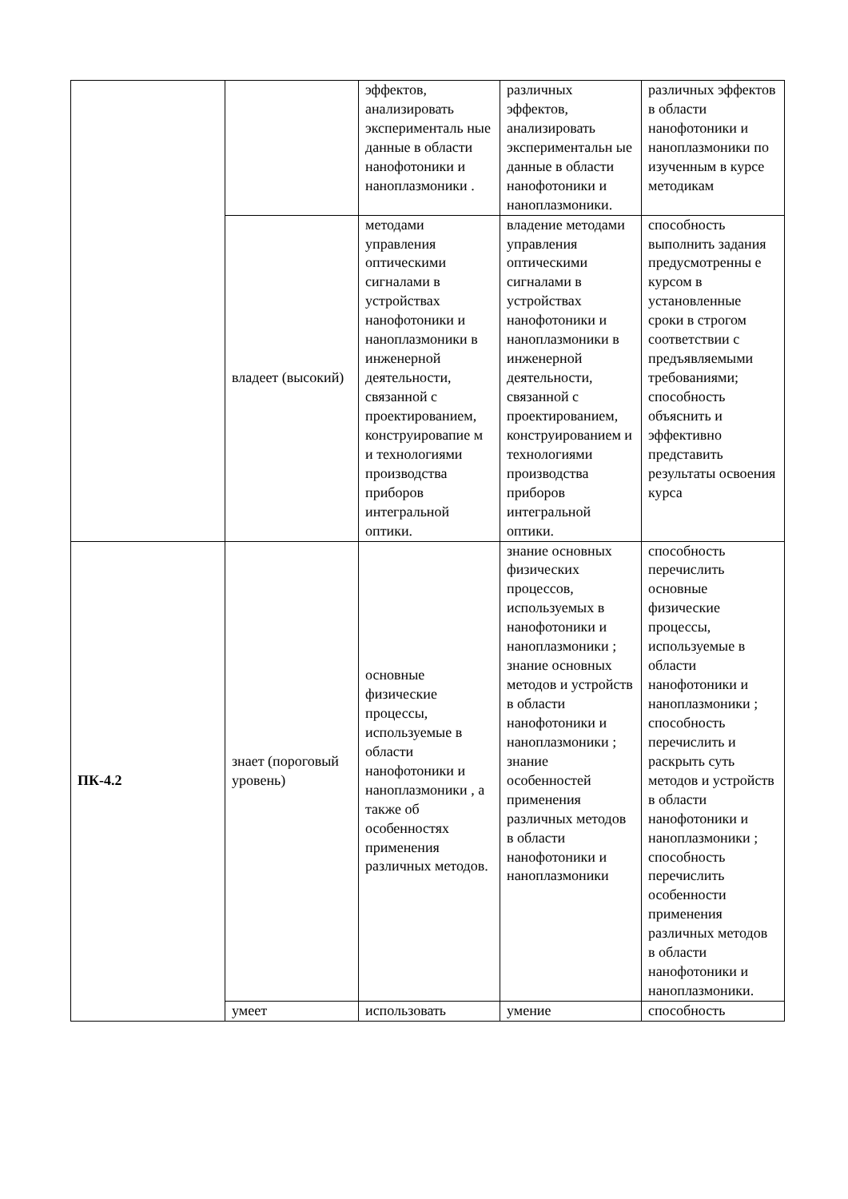| | | эффектов, анализировать эксперименталь ные данные в области нанофотоники и наноплазмоники . | различных эффектов, анализировать экспериментальн ые данные в области нанофотоники и наноплазмоники. | различных эффектов в области нанофотоники и наноплазмоники по изученным в курсе методикам |
| | владеет (высокий) | методами управления оптическими сигналами в устройствах нанофотоники и наноплазмоники в инженерной деятельности, связанной с проектированием, конструировапие м и технологиями производства приборов интегральной оптики. | владение методами управления оптическими сигналами в устройствах нанофотоники и наноплазмоники в инженерной деятельности, связанной с проектированием, конструированием и технологиями производства приборов интегральной оптики. | способность выполнить задания предусмотренны е курсом в установленные сроки в строгом соответствии с предъявляемыми требованиями; способность объяснить и эффективно представить результаты освоения курса |
| ПК-4.2 | знает (пороговый уровень) | основные физические процессы, используемые в области нанофотоники и наноплазмоники , а также об особенностях применения различных методов. | знание основных физических процессов, используемых в нанофотоники и наноплазмоники ; знание основных методов и устройств в области нанофотоники и наноплазмоники ; знание особенностей применения различных методов в области нанофотоники и наноплазмоники | способность перечислить основные физические процессы, используемые в области нанофотоники и наноплазмоники ; способность перечислить и раскрыть суть методов и устройств в области нанофотоники и наноплазмоники ; способность перечислить особенности применения различных методов в области нанофотоники и наноплазмоники. |
| | умеет | использовать | умение | способность |